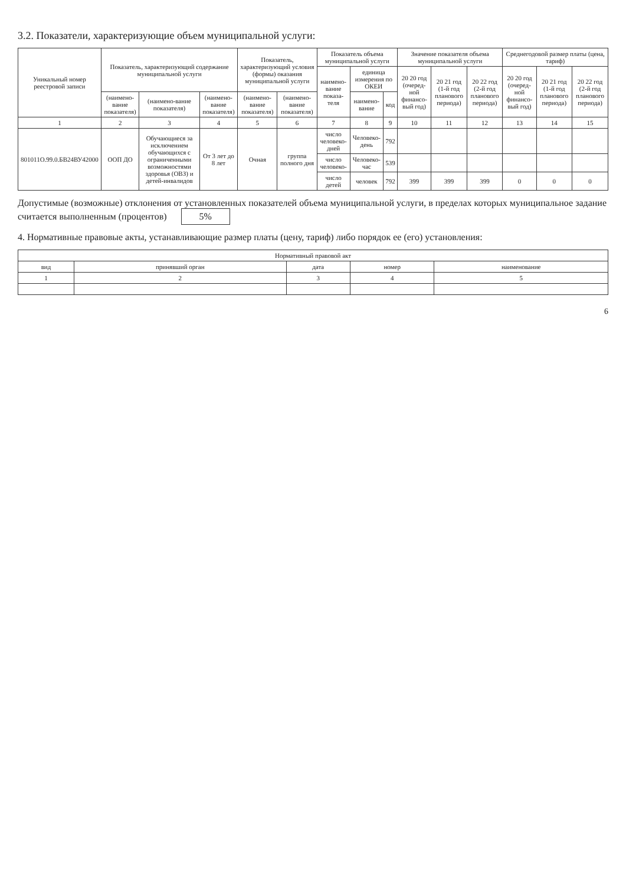3.2. Показатели, характеризующие объем муниципальной услуги:
| Уникальный номер реестровой записи | Показатель, характеризующий содержание муниципальной услуги | | | Показатель, характеризующий условия (формы) оказания муниципальной услуги | | Показатель объема муниципальной услуги | | | Значение показателя объема муниципальной услуги | | | Среднегодовой размер платы (цена, тариф) | | |
| --- | --- | --- | --- | --- | --- | --- | --- | --- | --- | --- | --- | --- | --- | --- |
| | | | | | | наимено-вание показа-теля | единица измерения по ОКЕИ | | 20 20 год (очеред-ной финансо-вый год) | 20 21 год (1-й год планового периода) | 20 22 год (2-й год планового периода) | 20 20 год (очеред-ной финансо-вый год) | 20 21 год (1-й год планового периода) | 20 22 год (2-й год планового периода) |
| | (наимено-вание показателя) | (наимено-вание показателя) | (наимено-вание показателя) | (наимено-вание показателя) | (наимено-вание показателя) | | наимено-вание | код | | | | | | |
| 1 | 2 | 3 | 4 | 5 | 6 | 7 | 8 | 9 | 10 | 11 | 12 | 13 | 14 | 15 |
| 801011О.99.0.БВ24ВУ42000 | ООП ДО | Обучающиеся за исключением обучающихся с ограниченными возможностями здоровья (ОВЗ) и детей-инвалидов | От 3 лет до 8 лет | Очная | группа полного дня | число человеко-дней | Человеко-день | 792 | | | | | | |
| | | | | | | число человеко- | Человеко-час | 539 | | | | | | |
| | | | | | | число детей | человек | 792 | 399 | 399 | 399 | 0 | 0 | 0 |
Допустимые (возможные) отклонения от установленных показателей объема муниципальной услуги, в пределах которых муниципальное задание считается выполненным (процентов) 5%
4. Нормативные правовые акты, устанавливающие размер платы (цену, тариф) либо порядок ее (его) установления:
| Нормативный правовой акт | | | | |
| --- | --- | --- | --- | --- |
| вид | принявший орган | дата | номер | наименование |
| 1 | 2 | 3 | 4 | 5 |
6